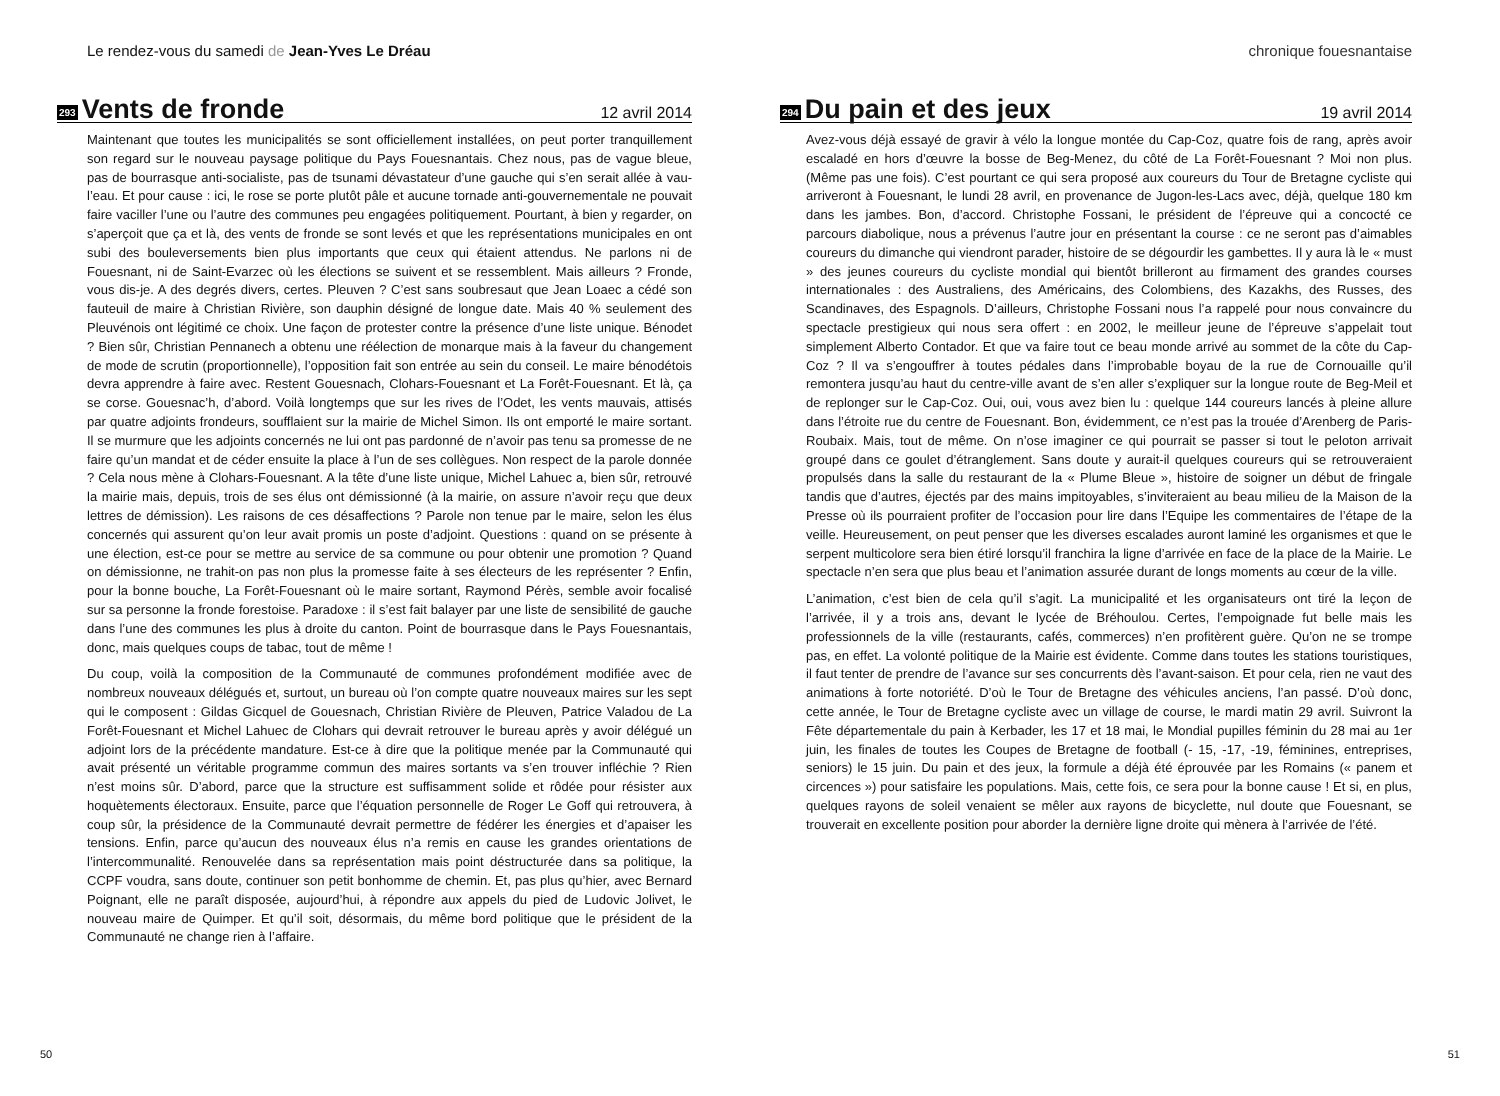Le rendez-vous du samedi de Jean-Yves Le Dréau
293
Vents de fronde
12 avril 2014
Maintenant que toutes les municipalités se sont officiellement installées, on peut porter tranquillement son regard sur le nouveau paysage politique du Pays Fouesnantais. Chez nous, pas de vague bleue, pas de bourrasque anti-socialiste, pas de tsunami dévastateur d’une gauche qui s’en serait allée à vau-l’eau. Et pour cause : ici, le rose se porte plutôt pâle et aucune tornade anti-gouvernementale ne pouvait faire vaciller l’une ou l’autre des communes peu engagées politiquement. Pourtant, à bien y regarder, on s’aperçoit que ça et là, des vents de fronde se sont levés et que les représentations municipales en ont subi des bouleversements bien plus importants que ceux qui étaient attendus. Ne parlons ni de Fouesnant, ni de Saint-Evarzec où les élections se suivent et se ressemblent. Mais ailleurs ? Fronde, vous dis-je. A des degrés divers, certes. Pleuven ? C’est sans soubresaut que Jean Loaec a cédé son fauteuil de maire à Christian Rivière, son dauphin désigné de longue date. Mais 40 % seulement des Pleuvénois ont légitimé ce choix. Une façon de protester contre la présence d’une liste unique. Bénodet ? Bien sûr, Christian Pennanech a obtenu une réélection de monarque mais à la faveur du changement de mode de scrutin (proportionnelle), l’opposition fait son entrée au sein du conseil. Le maire bénodétois devra apprendre à faire avec. Restent Gouesnach, Clohars-Fouesnant et La Forêt-Fouesnant. Et là, ça se corse. Gouesnac’h, d’abord. Voilà longtemps que sur les rives de l’Odet, les vents mauvais, attisés par quatre adjoints frondeurs, soufflaient sur la mairie de Michel Simon. Ils ont emporté le maire sortant. Il se murmure que les adjoints concernés ne lui ont pas pardonné de n’avoir pas tenu sa promesse de ne faire qu’un mandat et de céder ensuite la place à l’un de ses collègues. Non respect de la parole donnée ? Cela nous mène à Clohars-Fouesnant. A la tête d’une liste unique, Michel Lahuec a, bien sûr, retrouvé la mairie mais, depuis, trois de ses élus ont démissionné (à la mairie, on assure n’avoir reçu que deux lettres de démission). Les raisons de ces désaffections ? Parole non tenue par le maire, selon les élus concernés qui assurent qu’on leur avait promis un poste d’adjoint. Questions : quand on se présente à une élection, est-ce pour se mettre au service de sa commune ou pour obtenir une promotion ? Quand on démissionne, ne trahit-on pas non plus la promesse faite à ses électeurs de les représenter ? Enfin, pour la bonne bouche, La Forêt-Fouesnant où le maire sortant, Raymond Pérès, semble avoir focalisé sur sa personne la fronde forestoise. Paradoxe : il s’est fait balayer par une liste de sensibilité de gauche dans l’une des communes les plus à droite du canton. Point de bourrasque dans le Pays Fouesnantais, donc, mais quelques coups de tabac, tout de même !
Du coup, voilà la composition de la Communauté de communes profondément modifiée avec de nombreux nouveaux délégués et, surtout, un bureau où l’on compte quatre nouveaux maires sur les sept qui le composent : Gildas Gicquel de Gouesnach, Christian Rivière de Pleuven, Patrice Valadou de La Forêt-Fouesnant et Michel Lahuec de Clohars qui devrait retrouver le bureau après y avoir délégué un adjoint lors de la précédente mandature. Est-ce à dire que la politique menée par la Communauté qui avait présenté un véritable programme commun des maires sortants va s’en trouver infléchie ? Rien n’est moins sûr. D’abord, parce que la structure est suffisamment solide et rôdée pour résister aux hoquètements électoraux. Ensuite, parce que l’équation personnelle de Roger Le Goff qui retrouvera, à coup sûr, la présidence de la Communauté devrait permettre de fédérer les énergies et d’apaiser les tensions. Enfin, parce qu’aucun des nouveaux élus n’a remis en cause les grandes orientations de l’intercommunalité. Renouvelée dans sa représentation mais point déstructurée dans sa politique, la CCPF voudra, sans doute, continuer son petit bonhomme de chemin. Et, pas plus qu’hier, avec Bernard Poignant, elle ne paraît disposée, aujourd’hui, à répondre aux appels du pied de Ludovic Jolivet, le nouveau maire de Quimper. Et qu’il soit, désormais, du même bord politique que le président de la Communauté ne change rien à l’affaire.
50
chronique fouesnantaise
294
Du pain et des jeux
19 avril 2014
Avez-vous déjà essayé de gravir à vélo la longue montée du Cap-Coz, quatre fois de rang, après avoir escaladé en hors d’œuvre la bosse de Beg-Menez, du côté de La Forêt-Fouesnant ? Moi non plus. (Même pas une fois). C’est pourtant ce qui sera proposé aux coureurs du Tour de Bretagne cycliste qui arriveront à Fouesnant, le lundi 28 avril, en provenance de Jugon-les-Lacs avec, déjà, quelque 180 km dans les jambes. Bon, d’accord. Christophe Fossani, le président de l’épreuve qui a concocté ce parcours diabolique, nous a prévenus l’autre jour en présentant la course : ce ne seront pas d’aimables coureurs du dimanche qui viendront parader, histoire de se dégourdir les gambettes. Il y aura là le « must » des jeunes coureurs du cycliste mondial qui bientôt brilleront au firmament des grandes courses internationales : des Australiens, des Américains, des Colombiens, des Kazakhs, des Russes, des Scandinaves, des Espagnols. D’ailleurs, Christophe Fossani nous l’a rappelé pour nous convaincre du spectacle prestigieux qui nous sera offert : en 2002, le meilleur jeune de l’épreuve s’appelait tout simplement Alberto Contador. Et que va faire tout ce beau monde arrivé au sommet de la côte du Cap-Coz ? Il va s’engouffrer à toutes pédales dans l’improbable boyau de la rue de Cornouaille qu’il remontera jusqu’au haut du centre-ville avant de s’en aller s’expliquer sur la longue route de Beg-Meil et de replonger sur le Cap-Coz. Oui, oui, vous avez bien lu : quelque 144 coureurs lancés à pleine allure dans l’étroite rue du centre de Fouesnant. Bon, évidemment, ce n’est pas la trouée d’Arenberg de Paris-Roubaix. Mais, tout de même. On n’ose imaginer ce qui pourrait se passer si tout le peloton arrivait groupé dans ce goulet d’étranglement. Sans doute y aurait-il quelques coureurs qui se retrouveraient propulsés dans la salle du restaurant de la « Plume Bleue », histoire de soigner un début de fringale tandis que d’autres, éjectés par des mains impitoyables, s’inviteraient au beau milieu de la Maison de la Presse où ils pourraient profiter de l’occasion pour lire dans l’Equipe les commentaires de l’étape de la veille. Heureusement, on peut penser que les diverses escalades auront laminé les organismes et que le serpent multicolore sera bien étiré lorsqu’il franchira la ligne d’arrivée en face de la place de la Mairie. Le spectacle n’en sera que plus beau et l’animation assurée durant de longs moments au cœur de la ville.
L’animation, c’est bien de cela qu’il s’agit. La municipalité et les organisateurs ont tiré la leçon de l’arrivée, il y a trois ans, devant le lycée de Bréhoulou. Certes, l’empoignade fut belle mais les professionnels de la ville (restaurants, cafés, commerces) n’en profitèrent guère. Qu’on ne se trompe pas, en effet. La volonté politique de la Mairie est évidente. Comme dans toutes les stations touristiques, il faut tenter de prendre de l’avance sur ses concurrents dès l’avant-saison. Et pour cela, rien ne vaut des animations à forte notoriété. D’où le Tour de Bretagne des véhicules anciens, l’an passé. D’où donc, cette année, le Tour de Bretagne cycliste avec un village de course, le mardi matin 29 avril. Suivront la Fête départementale du pain à Kerbader, les 17 et 18 mai, le Mondial pupilles féminin du 28 mai au 1er juin, les finales de toutes les Coupes de Bretagne de football (- 15, -17, -19, féminines, entreprises, seniors) le 15 juin. Du pain et des jeux, la formule a déjà été éprouvée par les Romains (« panem et circences ») pour satisfaire les populations. Mais, cette fois, ce sera pour la bonne cause ! Et si, en plus, quelques rayons de soleil venaient se mêler aux rayons de bicyclette, nul doute que Fouesnant, se trouverait en excellente position pour aborder la dernière ligne droite qui mènera à l’arrivée de l’été.
51